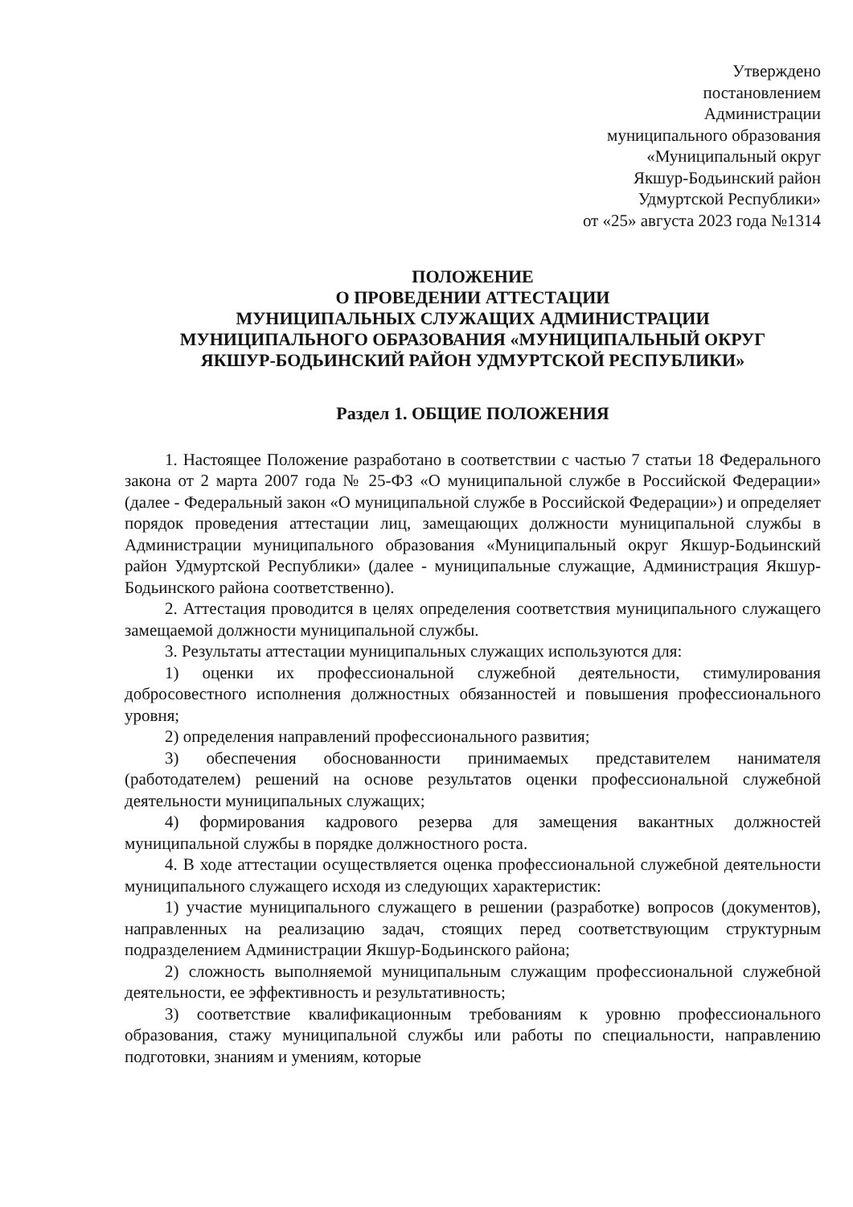Утверждено
постановлением
Администрации
муниципального образования
«Муниципальный округ
Якшур-Бодьинский район
Удмуртской Республики»
от «25» августа 2023 года №1314
ПОЛОЖЕНИЕ
О ПРОВЕДЕНИИ АТТЕСТАЦИИ
МУНИЦИПАЛЬНЫХ СЛУЖАЩИХ АДМИНИСТРАЦИИ
МУНИЦИПАЛЬНОГО ОБРАЗОВАНИЯ «МУНИЦИПАЛЬНЫЙ ОКРУГ
ЯКШУР-БОДЬИНСКИЙ РАЙОН УДМУРТСКОЙ РЕСПУБЛИКИ»
Раздел 1. ОБЩИЕ ПОЛОЖЕНИЯ
1. Настоящее Положение разработано в соответствии с частью 7 статьи 18 Федерального закона от 2 марта 2007 года № 25-ФЗ «О муниципальной службе в Российской Федерации» (далее - Федеральный закон «О муниципальной службе в Российской Федерации») и определяет порядок проведения аттестации лиц, замещающих должности муниципальной службы в Администрации муниципального образования «Муниципальный округ Якшур-Бодьинский район Удмуртской Республики» (далее - муниципальные служащие, Администрация Якшур-Бодьинского района соответственно).
2. Аттестация проводится в целях определения соответствия муниципального служащего замещаемой должности муниципальной службы.
3. Результаты аттестации муниципальных служащих используются для:
1) оценки их профессиональной служебной деятельности, стимулирования добросовестного исполнения должностных обязанностей и повышения профессионального уровня;
2) определения направлений профессионального развития;
3) обеспечения обоснованности принимаемых представителем нанимателя (работодателем) решений на основе результатов оценки профессиональной служебной деятельности муниципальных служащих;
4) формирования кадрового резерва для замещения вакантных должностей муниципальной службы в порядке должностного роста.
4. В ходе аттестации осуществляется оценка профессиональной служебной деятельности муниципального служащего исходя из следующих характеристик:
1) участие муниципального служащего в решении (разработке) вопросов (документов), направленных на реализацию задач, стоящих перед соответствующим структурным подразделением Администрации Якшур-Бодьинского района;
2) сложность выполняемой муниципальным служащим профессиональной служебной деятельности, ее эффективность и результативность;
3) соответствие квалификационным требованиям к уровню профессионального образования, стажу муниципальной службы или работы по специальности, направлению подготовки, знаниям и умениям, которые